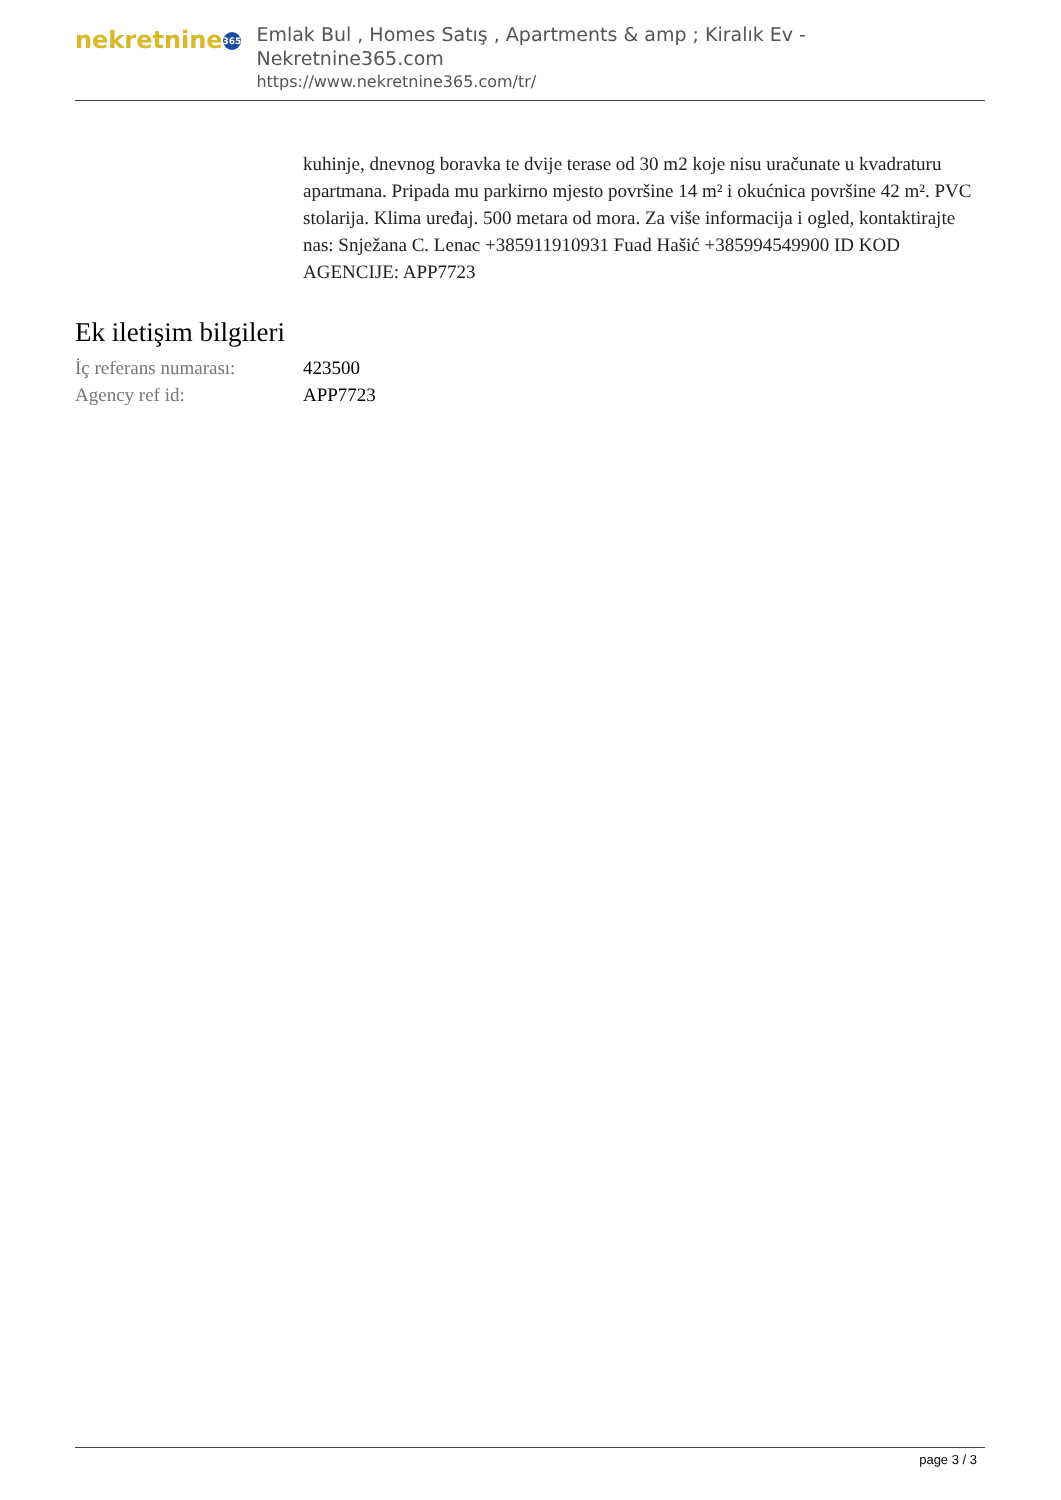nekretnine 365
Emlak Bul , Homes Satış , Apartments & amp ; Kiralık Ev - Nekretnine365.com
https://www.nekretnine365.com/tr/
kuhinje, dnevnog boravka te dvije terase od 30 m2 koje nisu uračunate u kvadraturu apartmana. Pripada mu parkirno mjesto površine 14 m² i okućnica površine 42 m². PVC stolarija. Klima uređaj. 500 metara od mora. Za više informacija i ogled, kontaktirajte nas: Snježana C. Lenac +385911910931 Fuad Hašić +385994549900 ID KOD AGENCIJE: APP7723
Ek iletişim bilgileri
| İç referans numarası: | 423500 |
| Agency ref id: | APP7723 |
page 3 / 3